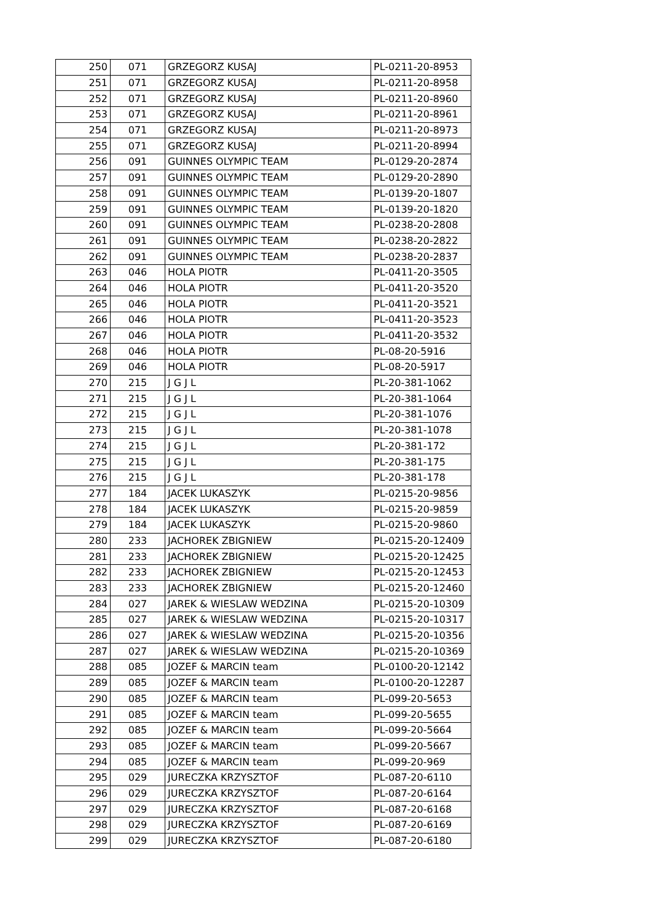| 250 | 071 | GRZEGORZ KUSAJ | PL-0211-20-8953 |
| 251 | 071 | GRZEGORZ KUSAJ | PL-0211-20-8958 |
| 252 | 071 | GRZEGORZ KUSAJ | PL-0211-20-8960 |
| 253 | 071 | GRZEGORZ KUSAJ | PL-0211-20-8961 |
| 254 | 071 | GRZEGORZ KUSAJ | PL-0211-20-8973 |
| 255 | 071 | GRZEGORZ KUSAJ | PL-0211-20-8994 |
| 256 | 091 | GUINNES OLYMPIC TEAM | PL-0129-20-2874 |
| 257 | 091 | GUINNES OLYMPIC TEAM | PL-0129-20-2890 |
| 258 | 091 | GUINNES OLYMPIC TEAM | PL-0139-20-1807 |
| 259 | 091 | GUINNES OLYMPIC TEAM | PL-0139-20-1820 |
| 260 | 091 | GUINNES OLYMPIC TEAM | PL-0238-20-2808 |
| 261 | 091 | GUINNES OLYMPIC TEAM | PL-0238-20-2822 |
| 262 | 091 | GUINNES OLYMPIC TEAM | PL-0238-20-2837 |
| 263 | 046 | HOLA PIOTR | PL-0411-20-3505 |
| 264 | 046 | HOLA PIOTR | PL-0411-20-3520 |
| 265 | 046 | HOLA PIOTR | PL-0411-20-3521 |
| 266 | 046 | HOLA PIOTR | PL-0411-20-3523 |
| 267 | 046 | HOLA PIOTR | PL-0411-20-3532 |
| 268 | 046 | HOLA PIOTR | PL-08-20-5916 |
| 269 | 046 | HOLA PIOTR | PL-08-20-5917 |
| 270 | 215 | J G J L | PL-20-381-1062 |
| 271 | 215 | J G J L | PL-20-381-1064 |
| 272 | 215 | J G J L | PL-20-381-1076 |
| 273 | 215 | J G J L | PL-20-381-1078 |
| 274 | 215 | J G J L | PL-20-381-172 |
| 275 | 215 | J G J L | PL-20-381-175 |
| 276 | 215 | J G J L | PL-20-381-178 |
| 277 | 184 | JACEK LUKASZYK | PL-0215-20-9856 |
| 278 | 184 | JACEK LUKASZYK | PL-0215-20-9859 |
| 279 | 184 | JACEK LUKASZYK | PL-0215-20-9860 |
| 280 | 233 | JACHOREK ZBIGNIEW | PL-0215-20-12409 |
| 281 | 233 | JACHOREK ZBIGNIEW | PL-0215-20-12425 |
| 282 | 233 | JACHOREK ZBIGNIEW | PL-0215-20-12453 |
| 283 | 233 | JACHOREK ZBIGNIEW | PL-0215-20-12460 |
| 284 | 027 | JAREK & WIESLAW WEDZINA | PL-0215-20-10309 |
| 285 | 027 | JAREK & WIESLAW WEDZINA | PL-0215-20-10317 |
| 286 | 027 | JAREK & WIESLAW WEDZINA | PL-0215-20-10356 |
| 287 | 027 | JAREK & WIESLAW WEDZINA | PL-0215-20-10369 |
| 288 | 085 | JOZEF & MARCIN team | PL-0100-20-12142 |
| 289 | 085 | JOZEF & MARCIN team | PL-0100-20-12287 |
| 290 | 085 | JOZEF & MARCIN team | PL-099-20-5653 |
| 291 | 085 | JOZEF & MARCIN team | PL-099-20-5655 |
| 292 | 085 | JOZEF & MARCIN team | PL-099-20-5664 |
| 293 | 085 | JOZEF & MARCIN team | PL-099-20-5667 |
| 294 | 085 | JOZEF & MARCIN team | PL-099-20-969 |
| 295 | 029 | JURECZKA KRZYSZTOF | PL-087-20-6110 |
| 296 | 029 | JURECZKA KRZYSZTOF | PL-087-20-6164 |
| 297 | 029 | JURECZKA KRZYSZTOF | PL-087-20-6168 |
| 298 | 029 | JURECZKA KRZYSZTOF | PL-087-20-6169 |
| 299 | 029 | JURECZKA KRZYSZTOF | PL-087-20-6180 |